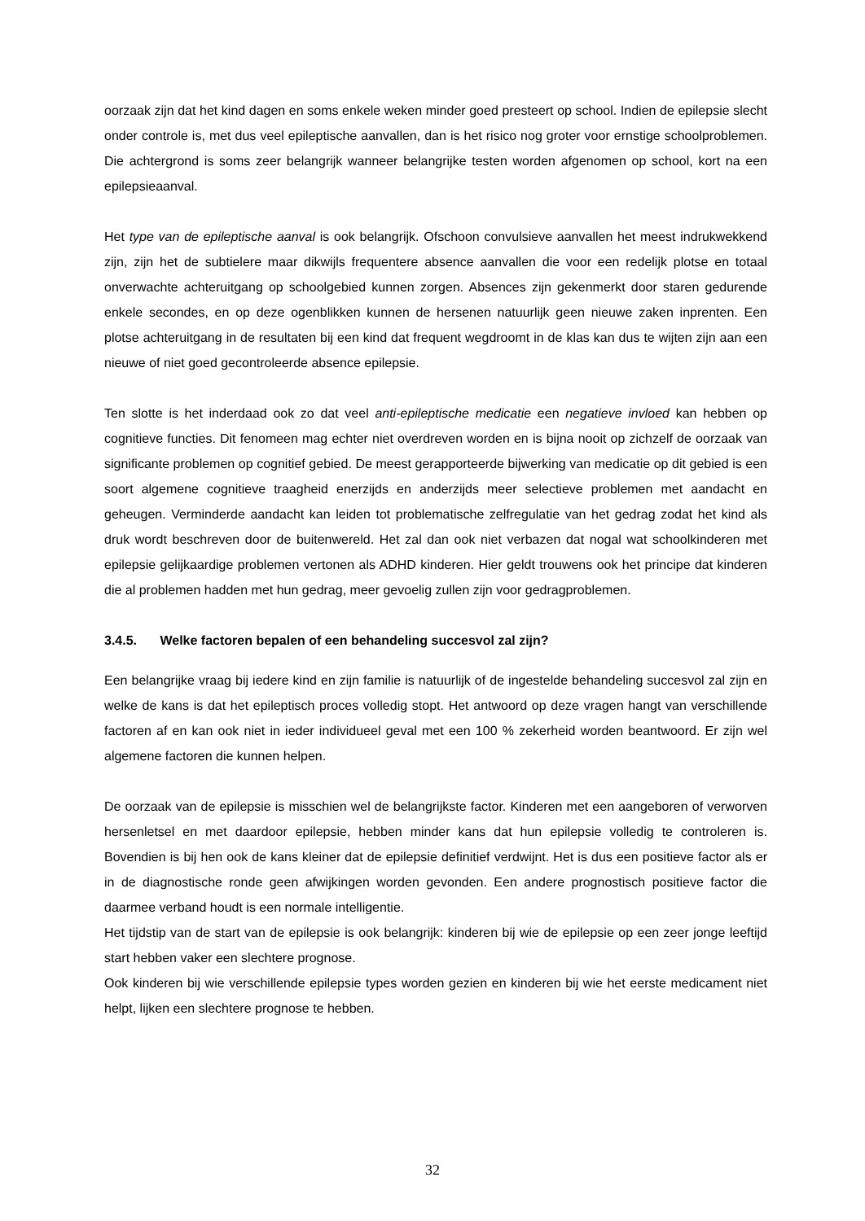oorzaak zijn dat het kind dagen en soms enkele weken minder goed presteert op school. Indien de epilepsie slecht onder controle is, met dus veel epileptische aanvallen, dan is het risico nog groter voor ernstige schoolproblemen. Die achtergrond is soms zeer belangrijk wanneer belangrijke testen worden afgenomen op school, kort na een epilepsieaanval.
Het type van de epileptische aanval is ook belangrijk. Ofschoon convulsieve aanvallen het meest indrukwekkend zijn, zijn het de subtielere maar dikwijls frequentere absence aanvallen die voor een redelijk plotse en totaal onverwachte achteruitgang op schoolgebied kunnen zorgen. Absences zijn gekenmerkt door staren gedurende enkele secondes, en op deze ogenblikken kunnen de hersenen natuurlijk geen nieuwe zaken inprenten. Een plotse achteruitgang in de resultaten bij een kind dat frequent wegdroomt in de klas kan dus te wijten zijn aan een nieuwe of niet goed gecontroleerde absence epilepsie.
Ten slotte is het inderdaad ook zo dat veel anti-epileptische medicatie een negatieve invloed kan hebben op cognitieve functies. Dit fenomeen mag echter niet overdreven worden en is bijna nooit op zichzelf de oorzaak van significante problemen op cognitief gebied. De meest gerapporteerde bijwerking van medicatie op dit gebied is een soort algemene cognitieve traagheid enerzijds en anderzijds meer selectieve problemen met aandacht en geheugen. Verminderde aandacht kan leiden tot problematische zelfregulatie van het gedrag zodat het kind als druk wordt beschreven door de buitenwereld. Het zal dan ook niet verbazen dat nogal wat schoolkinderen met epilepsie gelijkaardige problemen vertonen als ADHD kinderen. Hier geldt trouwens ook het principe dat kinderen die al problemen hadden met hun gedrag, meer gevoelig zullen zijn voor gedragproblemen.
3.4.5. Welke factoren bepalen of een behandeling succesvol zal zijn?
Een belangrijke vraag bij iedere kind en zijn familie is natuurlijk of de ingestelde behandeling succesvol zal zijn en welke de kans is dat het epileptisch proces volledig stopt. Het antwoord op deze vragen hangt van verschillende factoren af en kan ook niet in ieder individueel geval met een 100 % zekerheid worden beantwoord. Er zijn wel algemene factoren die kunnen helpen.
De oorzaak van de epilepsie is misschien wel de belangrijkste factor. Kinderen met een aangeboren of verworven hersenletsel en met daardoor epilepsie, hebben minder kans dat hun epilepsie volledig te controleren is. Bovendien is bij hen ook de kans kleiner dat de epilepsie definitief verdwijnt. Het is dus een positieve factor als er in de diagnostische ronde geen afwijkingen worden gevonden. Een andere prognostisch positieve factor die daarmee verband houdt is een normale intelligentie.
Het tijdstip van de start van de epilepsie is ook belangrijk: kinderen bij wie de epilepsie op een zeer jonge leeftijd start hebben vaker een slechtere prognose.
Ook kinderen bij wie verschillende epilepsie types worden gezien en kinderen bij wie het eerste medicament niet helpt, lijken een slechtere prognose te hebben.
32